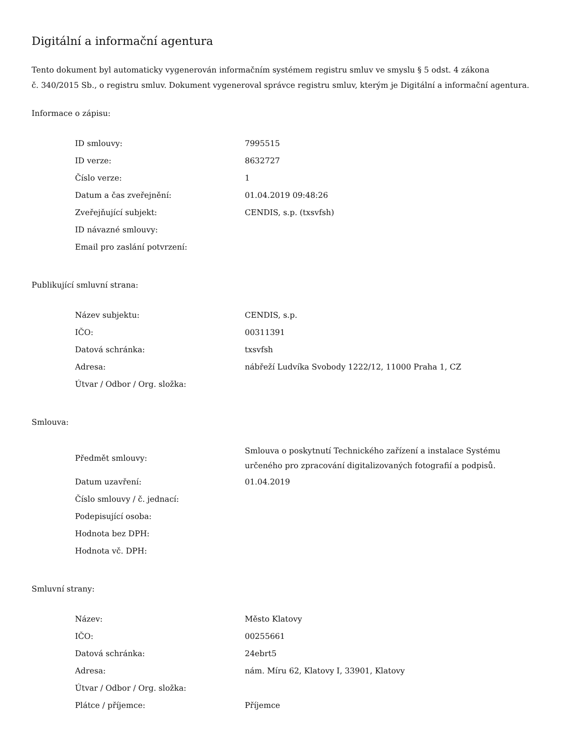Digitální a informační agentura
Tento dokument byl automaticky vygenerován informačním systémem registru smluv ve smyslu § 5 odst. 4 zákona
č. 340/2015 Sb., o registru smluv. Dokument vygeneroval správce registru smluv, kterým je Digitální a informační agentura.
Informace o zápisu:
| ID smlouvy: | 7995515 |
| ID verze: | 8632727 |
| Číslo verze: | 1 |
| Datum a čas zveřejnění: | 01.04.2019 09:48:26 |
| Zveřejňující subjekt: | CENDIS, s.p. (txsvfsh) |
| ID návazné smlouvy: | |
| Email pro zaslání potvrzení: | |
Publikující smluvní strana:
| Název subjektu: | CENDIS, s.p. |
| IČO: | 00311391 |
| Datová schránka: | txsvfsh |
| Adresa: | nábřeží Ludvíka Svobody 1222/12, 11000 Praha 1, CZ |
| Útvar / Odbor / Org. složka: | |
Smlouva:
| Předmět smlouvy: | Smlouva o poskytnutí Technického zařízení a instalace Systému určeného pro zpracování digitalizovaných fotografií a podpisů. |
| Datum uzavření: | 01.04.2019 |
| Číslo smlouvy / č. jednací: | |
| Podepisující osoba: | |
| Hodnota bez DPH: | |
| Hodnota vč. DPH: | |
Smluvní strany:
| Název: | Město Klatovy |
| IČO: | 00255661 |
| Datová schránka: | 24ebrt5 |
| Adresa: | nám. Míru 62, Klatovy I, 33901, Klatovy |
| Útvar / Odbor / Org. složka: | |
| Plátce / příjemce: | Příjemce |